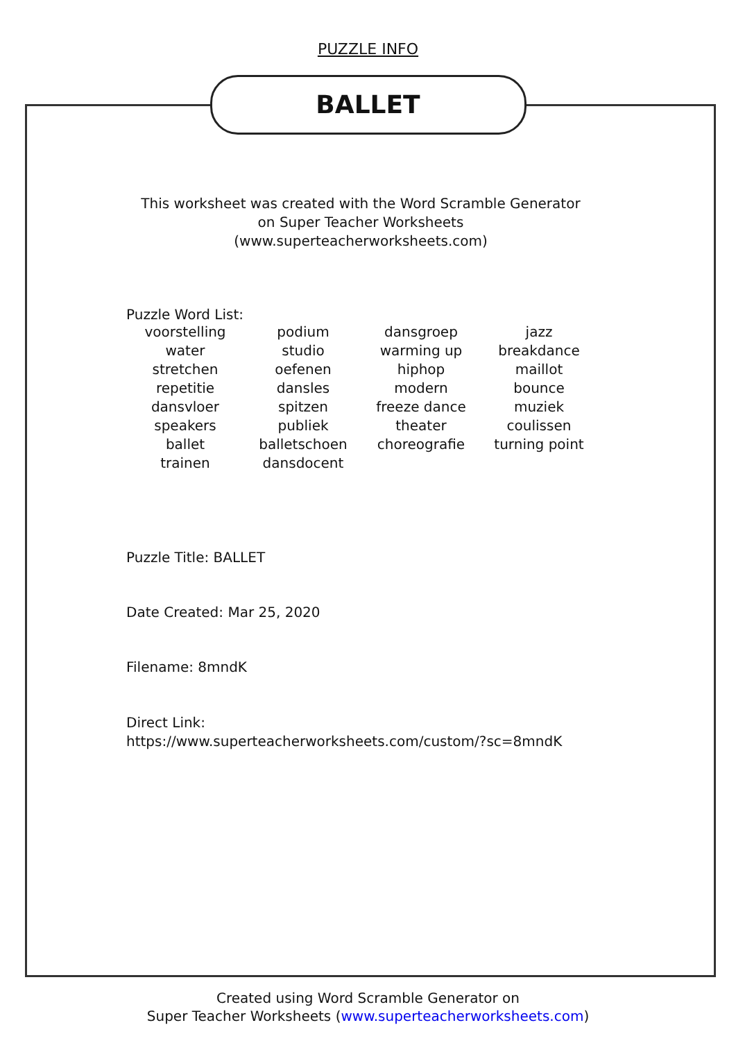PUZZLE INFO
BALLET
This worksheet was created with the Word Scramble Generator
on Super Teacher Worksheets
(www.superteacherworksheets.com)
Puzzle Word List:
| voorstelling | podium | dansgroep | jazz |
| water | studio | warming up | breakdance |
| stretchen | oefenen | hiphop | maillot |
| repetitie | dansles | modern | bounce |
| dansvloer | spitzen | freeze dance | muziek |
| speakers | publiek | theater | coulissen |
| ballet | balletschoen | choreografie | turning point |
| trainen | dansdocent | | |
Puzzle Title: BALLET
Date Created: Mar 25, 2020
Filename: 8mndK
Direct Link:
https://www.superteacherworksheets.com/custom/?sc=8mndK
Created using Word Scramble Generator on
Super Teacher Worksheets (www.superteacherworksheets.com)